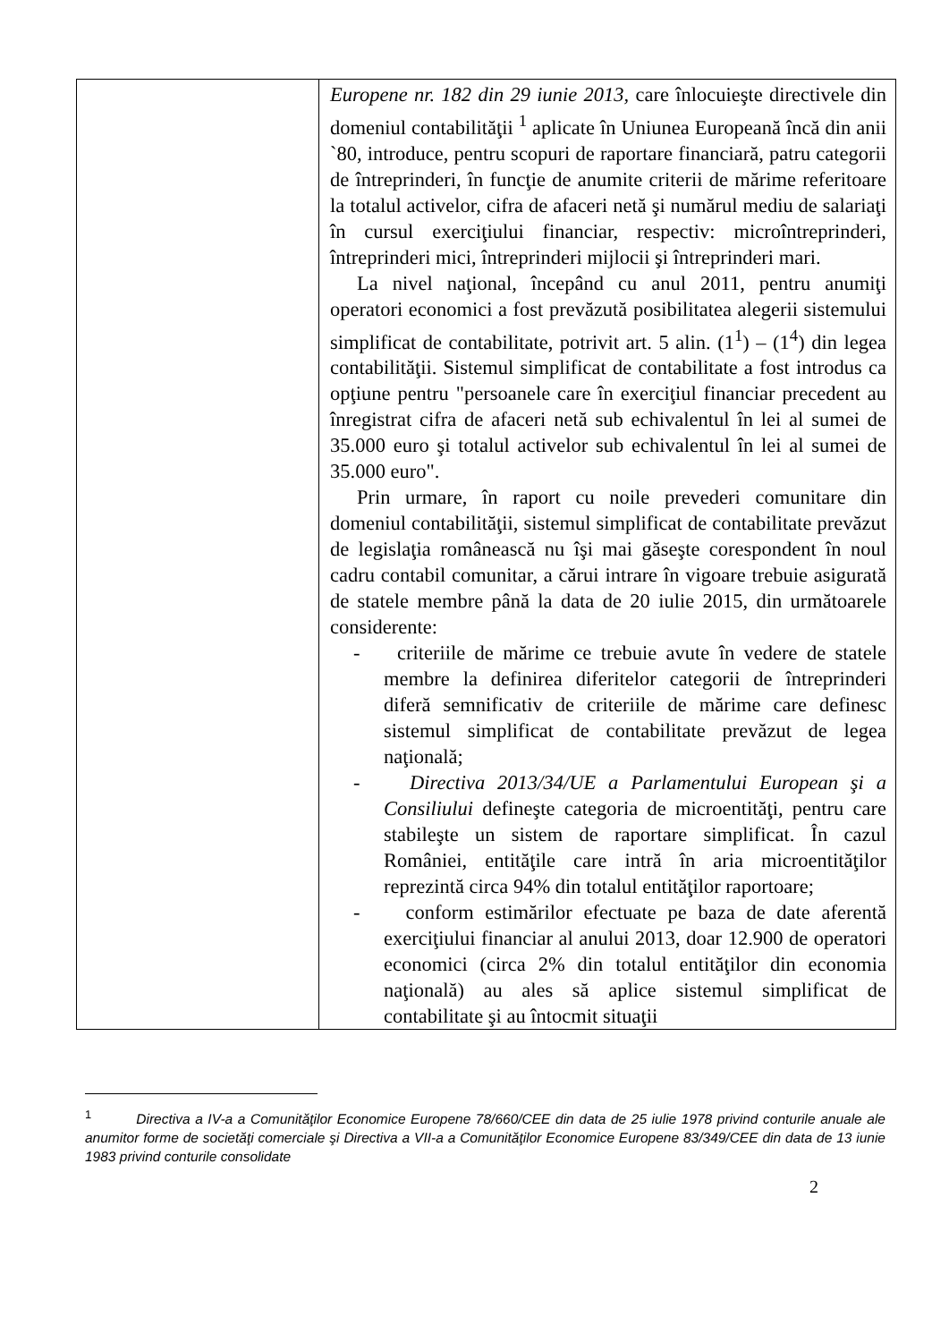| | Europene nr. 182 din 29 iunie 2013, care înlocuieşte directivele din domeniul contabilităţii <sup>1</sup> aplicate în Uniunea Europeană încă din anii `80, introduce, pentru scopuri de raportare financiară, patru categorii de întreprinderi, în funcţie de anumite criterii de mărime referitoare la totalul activelor, cifra de afaceri netă şi numărul mediu de salariaţi în cursul exerciţiului financiar, respectiv: microîntreprinderi, întreprinderi mici, întreprinderi mijlocii şi întreprinderi mari. La nivel naţional, începând cu anul 2011, pentru anumiţi operatori economici a fost prevăzută posibilitatea alegerii sistemului simplificat de contabilitate, potrivit art. 5 alin. (1<sup>1</sup>) – (1<sup>4</sup>) din legea contabilităţii. Sistemul simplificat de contabilitate a fost introdus ca opţiune pentru "persoanele care în exerciţiul financiar precedent au înregistrat cifra de afaceri netă sub echivalentul în lei al sumei de 35.000 euro şi totalul activelor sub echivalentul în lei al sumei de 35.000 euro". Prin urmare, în raport cu noile prevederi comunitare din domeniul contabilităţii, sistemul simplificat de contabilitate prevăzut de legislaţia românească nu îşi mai găseşte corespondent în noul cadru contabil comunitar, a cărui intrare în vigoare trebuie asigurată de statele membre până la data de 20 iulie 2015, din următoarele considerente: - criteriile de mărime ce trebuie avute în vedere de statele membre la definirea diferitelor categorii de întreprinderi diferă semnificativ de criteriile de mărime care definesc sistemul simplificat de contabilitate prevăzut de legea naţională; - Directiva 2013/34/UE a Parlamentului European şi a Consiliului defineşte categoria de microentităţi, pentru care stabileşte un sistem de raportare simplificat. În cazul României, entităţile care intră în aria microentităţilor reprezintă circa 94% din totalul entităţilor raportoare; - conform estimărilor efectuate pe baza de date aferentă exerciţiului financiar al anului 2013, doar 12.900 de operatori economici (circa 2% din totalul entităţilor din economia naţională) au ales să aplice sistemul simplificat de contabilitate şi au întocmit situaţii |
<sup>1</sup> Directiva a IV-a a Comunităţilor Economice Europene 78/660/CEE din data de 25 iulie 1978 privind conturile anuale ale anumitor forme de societăţi comerciale şi Directiva a VII-a a Comunităţilor Economice Europene 83/349/CEE din data de 13 iunie 1983 privind conturile consolidate
2